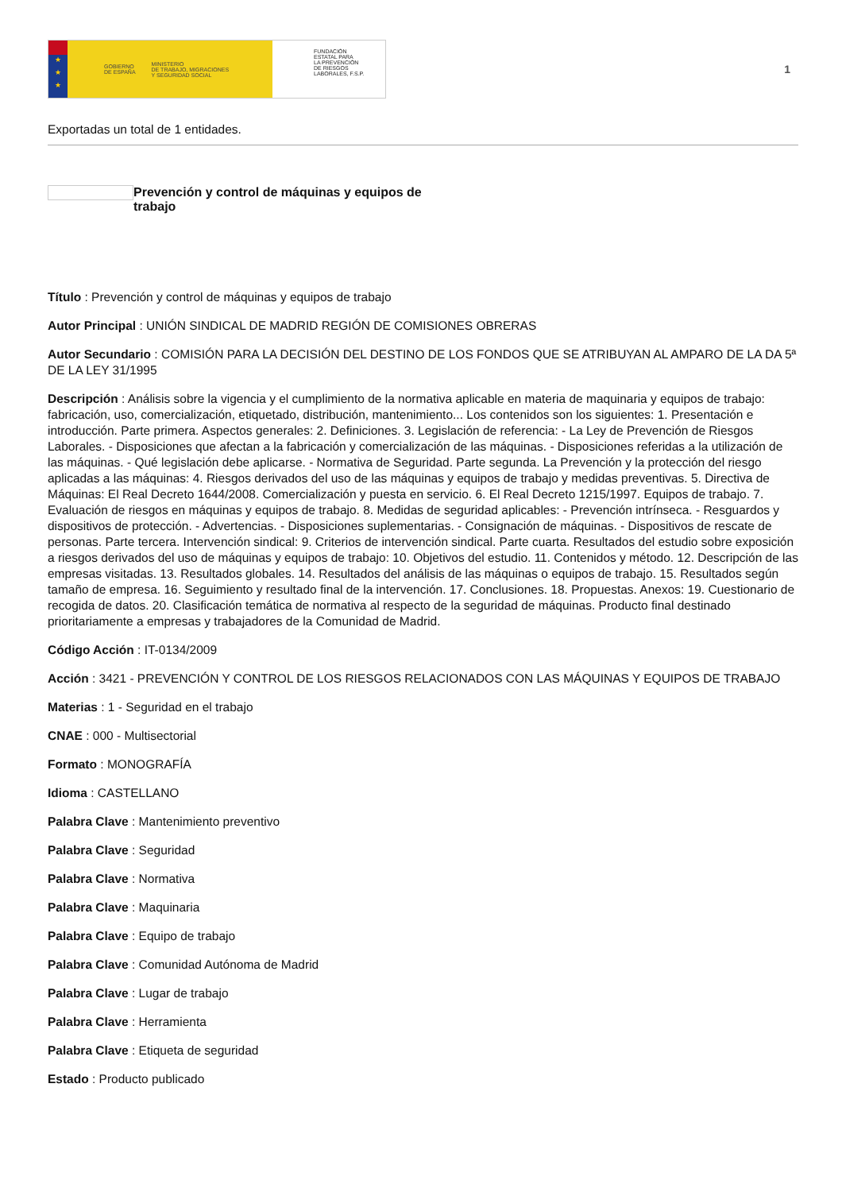★
★
★
GOBIERNO
DE ESPAÑA MINISTERIO
DE TRABAJO, MIGRACIONES
Y SEGURIDAD SOCIAL
FUNDACIÓN
ESTATAL PARA
LA PREVENCIÓN
DE RIESGOS
LABORALES, F.S.P.
1
Exportadas un total de 1 entidades.
Prevención y control de máquinas y equipos de trabajo
Título : Prevención y control de máquinas y equipos de trabajo
Autor Principal : UNIÓN SINDICAL DE MADRID REGIÓN DE COMISIONES OBRERAS
Autor Secundario : COMISIÓN PARA LA DECISIÓN DEL DESTINO DE LOS FONDOS QUE SE ATRIBUYAN AL AMPARO DE LA DA 5ª DE LA LEY 31/1995
Descripción : Análisis sobre la vigencia y el cumplimiento de la normativa aplicable en materia de maquinaria y equipos de trabajo: fabricación, uso, comercialización, etiquetado, distribución, mantenimiento... Los contenidos son los siguientes: 1. Presentación e introducción. Parte primera. Aspectos generales: 2. Definiciones. 3. Legislación de referencia: - La Ley de Prevención de Riesgos Laborales. - Disposiciones que afectan a la fabricación y comercialización de las máquinas. - Disposiciones referidas a la utilización de las máquinas. - Qué legislación debe aplicarse. - Normativa de Seguridad. Parte segunda. La Prevención y la protección del riesgo aplicadas a las máquinas: 4. Riesgos derivados del uso de las máquinas y equipos de trabajo y medidas preventivas. 5. Directiva de Máquinas: El Real Decreto 1644/2008. Comercialización y puesta en servicio. 6. El Real Decreto 1215/1997. Equipos de trabajo. 7. Evaluación de riesgos en máquinas y equipos de trabajo. 8. Medidas de seguridad aplicables: - Prevención intrínseca. - Resguardos y dispositivos de protección. - Advertencias. - Disposiciones suplementarias. - Consignación de máquinas. - Dispositivos de rescate de personas. Parte tercera. Intervención sindical: 9. Criterios de intervención sindical. Parte cuarta. Resultados del estudio sobre exposición a riesgos derivados del uso de máquinas y equipos de trabajo: 10. Objetivos del estudio. 11. Contenidos y método. 12. Descripción de las empresas visitadas. 13. Resultados globales. 14. Resultados del análisis de las máquinas o equipos de trabajo. 15. Resultados según tamaño de empresa. 16. Seguimiento y resultado final de la intervención. 17. Conclusiones. 18. Propuestas. Anexos: 19. Cuestionario de recogida de datos. 20. Clasificación temática de normativa al respecto de la seguridad de máquinas. Producto final destinado prioritariamente a empresas y trabajadores de la Comunidad de Madrid.
Código Acción : IT-0134/2009
Acción : 3421 - PREVENCIÓN Y CONTROL DE LOS RIESGOS RELACIONADOS CON LAS MÁQUINAS Y EQUIPOS DE TRABAJO
Materias : 1 - Seguridad en el trabajo
CNAE : 000 - Multisectorial
Formato : MONOGRAFÍA
Idioma : CASTELLANO
Palabra Clave : Mantenimiento preventivo
Palabra Clave : Seguridad
Palabra Clave : Normativa
Palabra Clave : Maquinaria
Palabra Clave : Equipo de trabajo
Palabra Clave : Comunidad Autónoma de Madrid
Palabra Clave : Lugar de trabajo
Palabra Clave : Herramienta
Palabra Clave : Etiqueta de seguridad
Estado : Producto publicado